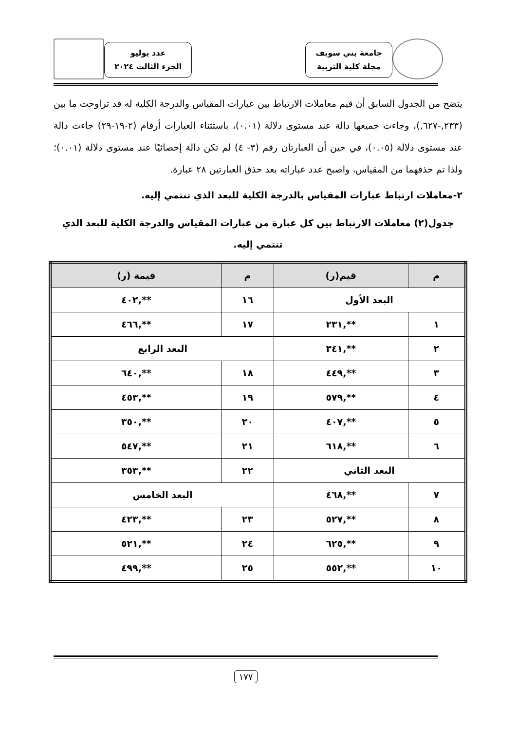جامعة بني سويف
مجلة كلية التربية
عدد يوليو
الجزء الثالث ٢٠٢٤
يتضح من الجدول السابق أن قيم معاملات الارتباط بين عبارات المقياس والدرجة الكلية له قد تراوحت ما بين (٢٣٣,-٦٢٧,)، وجاءت جميعها دالة عند مستوى دلالة (٠.٠١)، باستثناء العبارات أرقام (٢-١٩-٢٩) جاءت دالة عند مستوى دلالة (٠.٠٥)، في حين أن العبارتان رقم (٣- ٤) لم تكن دالة إحصائيًا عند مستوى دلالة (٠.٠١)؛ ولذا تم حذفهما من المقياس، واصبح عدد عباراته بعد حذق العبارتين ٢٨ عبارة.
٢-معاملات ارتباط عبارات المقياس بالدرجة الكلية للبعد الذي تنتمي إليه.
جدول(٢) معاملات الارتباط بين كل عبارة من عبارات المقياس والدرجة الكلية للبعد الذي تنتمي إليه.
| م | قيم(ر) | م | قيمة (ر) |
| --- | --- | --- | --- |
| البعد الأول | | ١٦ | **,٤٠٢ |
| ١ | **,٢٣١ | ١٧ | **,٤٦٦ |
| ٢ | **,٣٤١ | البعد الرابع | |
| ٣ | **,٤٤٩ | ١٨ | **,٦٤٠ |
| ٤ | **,٥٧٩ | ١٩ | **,٤٥٣ |
| ٥ | **,٤٠٧ | ٢٠ | **,٣٥٠ |
| ٦ | **,٦١٨ | ٢١ | **,٥٤٧ |
| البعد الثاني | | ٢٢ | **,٣٥٣ |
| ٧ | **,٤٦٨ | البعد الخامس | |
| ٨ | **,٥٢٧ | ٢٣ | **,٤٢٣ |
| ٩ | **,٦٢٥ | ٢٤ | **,٥٢١ |
| ١٠ | **,٥٥٢ | ٢٥ | **,٤٩٩ |
١٧٧